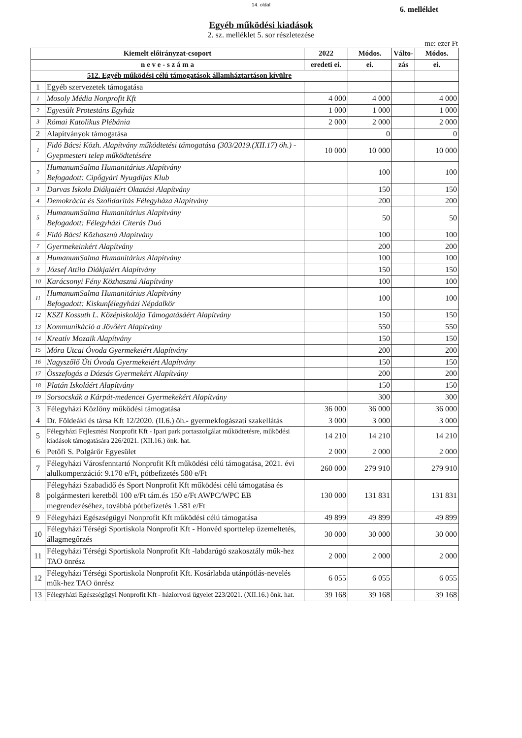14. oldal
6. melléklet
Egyéb működési kiadások
2. sz. melléklet 5. sor részletezése
me: ezer Ft
| Kiemelt előirányzat-csoport | | 2022 | Módos. | Válto- | Módos. |
| --- | --- | --- | --- | --- | --- |
| n e v e - s z á m a | | eredeti ei. | ei. | zás | ei. |
| 512. Egyéb működési célú támogatások államháztartáson kívülre | | | | | |
| 1 | Egyéb szervezetek támogatása | | | | |
| 1 | Mosoly Média Nonprofit Kft | 4 000 | 4 000 | | 4 000 |
| 2 | Egyesült Protestáns Egyház | 1 000 | 1 000 | | 1 000 |
| 3 | Római Katolikus Plébánia | 2 000 | 2 000 | | 2 000 |
| 2 | Alapítványok támogatása | | 0 | | 0 |
| 1 | Fidó Bácsi Közh. Alapítvány működtetési támogatása (303/2019.(XII.17) öh.) - Gyepmesteri telep működtetésére | 10 000 | 10 000 | | 10 000 |
| 2 | HumanumSalma Humanitárius Alapítvány Befogadott: Cipőgyári Nyugdíjas Klub | | 100 | | 100 |
| 3 | Darvas Iskola Diákjaiért Oktatási Alapítvány | | 150 | | 150 |
| 4 | Demokrácia és Szolidaritás Félegyháza Alapítvány | | 200 | | 200 |
| 5 | HumanumSalma Humanitárius Alapítvány Befogadott: Félegyházi Citerás Duó | | 50 | | 50 |
| 6 | Fidó Bácsi Közhasznú Alapítvány | | 100 | | 100 |
| 7 | Gyermekeinkért Alapítvány | | 200 | | 200 |
| 8 | HumanumSalma Humanitárius Alapítvány | | 100 | | 100 |
| 9 | József Attila Diákjaiért Alapítvány | | 150 | | 150 |
| 10 | Karácsonyi Fény Közhasznú Alapítvány | | 100 | | 100 |
| 11 | HumanumSalma Humanitárius Alapítvány Befogadott: Kiskunfélegyházi Népdalkör | | 100 | | 100 |
| 12 | KSZI Kossuth L. Középiskolája Támogatásáért Alapítvány | | 150 | | 150 |
| 13 | Kommunikáció a Jövőért Alapítvány | | 550 | | 550 |
| 14 | Kreatív Mozaik Alapítvány | | 150 | | 150 |
| 15 | Móra Utcai Óvoda Gyermekeiért Alapítvány | | 200 | | 200 |
| 16 | Nagyszőlő Úti Óvoda Gyermekeiért Alapítvány | | 150 | | 150 |
| 17 | Összefogás a Dózsás Gyermekért Alapítvány | | 200 | | 200 |
| 18 | Platán Iskoláért Alapítvány | | 150 | | 150 |
| 19 | Sorsocskák a Kárpát-medencei Gyermekekért Alapítvány | | 300 | | 300 |
| 3 | Félegyházi Közlöny működési támogatása | 36 000 | 36 000 | | 36 000 |
| 4 | Dr. Földeáki és társa Kft 12/2020. (II.6.) öh.- gyermekfogászati szakellátás | 3 000 | 3 000 | | 3 000 |
| 5 | Félegyházi Fejlesztési Nonprofit Kft - Ipari park portaszolgálat működtetésre, működési kiadások támogatására 226/2021. (XII.16.) önk. hat. | 14 210 | 14 210 | | 14 210 |
| 6 | Petőfi S. Polgárőr Egyesület | 2 000 | 2 000 | | 2 000 |
| 7 | Félegyházi Városfenntartó Nonprofit Kft működési célú támogatása, 2021. évi alulkompenzáció: 9.170 e/Ft, pótbefizetés 580 e/Ft | 260 000 | 279 910 | | 279 910 |
| 8 | Félegyházi Szabadidő és Sport Nonprofit Kft működési célú támogatása és polgármesteri keretből 100 e/Ft tám.és 150 e/Ft AWPC/WPC EB megrendezéséhez, továbbá pótbefizetés 1.581 e/Ft | 130 000 | 131 831 | | 131 831 |
| 9 | Félegyházi Egészségügyi Nonprofit Kft működési célú támogatása | 49 899 | 49 899 | | 49 899 |
| 10 | Félegyházi Térségi Sportiskola Nonprofit Kft - Honvéd sporttelep üzemeltetés, állagmegőrzés | 30 000 | 30 000 | | 30 000 |
| 11 | Félegyházi Térségi Sportiskola Nonprofit Kft -labdarúgó szakosztály műk-hez TAO önrész | 2 000 | 2 000 | | 2 000 |
| 12 | Félegyházi Térségi Sportiskola Nonprofit Kft. Kosárlabda utánpótlás-nevelés műk-hez TAO önrész | 6 055 | 6 055 | | 6 055 |
| 13 | Félegyházi Egészségügyi Nonprofit Kft - háziorvosi ügyelet 223/2021. (XII.16.) önk. hat. | 39 168 | 39 168 | | 39 168 |